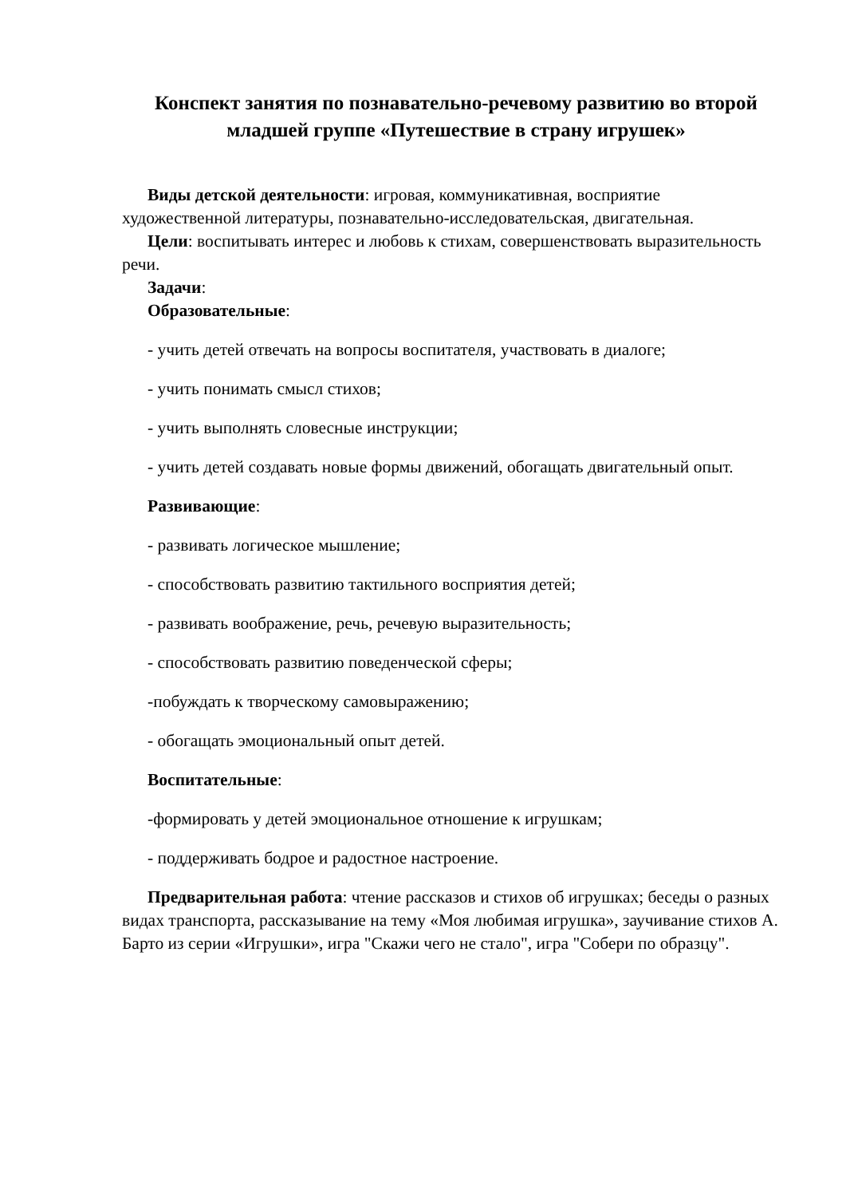Конспект занятия по познавательно-речевому развитию во второй младшей группе «Путешествие в страну игрушек»
Виды детской деятельности: игровая, коммуникативная, восприятие художественной литературы, познавательно-исследовательская, двигательная.
Цели: воспитывать интерес и любовь к стихам, совершенствовать выразительность речи.
Задачи:
Образовательные:
- учить детей отвечать на вопросы воспитателя, участвовать в диалоге;
- учить понимать смысл стихов;
- учить выполнять словесные инструкции;
- учить детей создавать новые формы движений, обогащать двигательный опыт.
Развивающие:
- развивать логическое мышление;
- способствовать развитию тактильного восприятия детей;
- развивать воображение, речь, речевую выразительность;
- способствовать развитию поведенческой сферы;
-побуждать к творческому самовыражению;
- обогащать эмоциональный опыт детей.
Воспитательные:
-формировать у детей эмоциональное отношение к игрушкам;
- поддерживать бодрое и радостное настроение.
Предварительная работа: чтение рассказов и стихов об игрушках; беседы о разных видах транспорта, рассказывание на тему «Моя любимая игрушка», заучивание стихов А. Барто из серии «Игрушки», игра "Скажи чего не стало", игра "Собери по образцу".